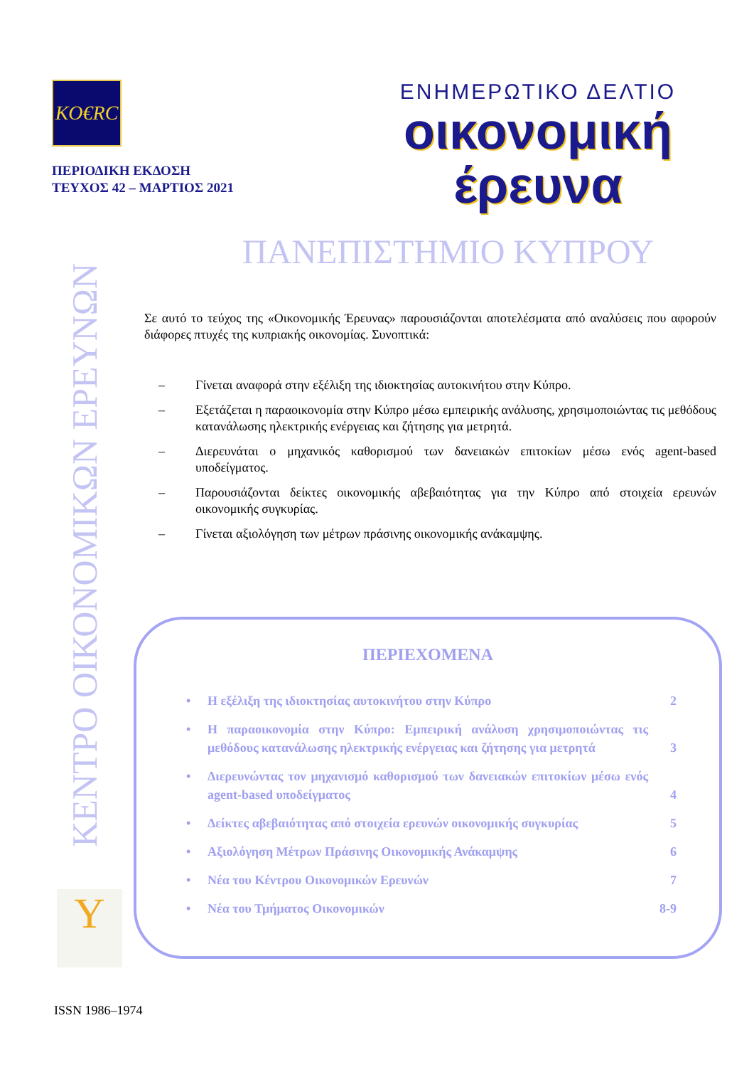KO€RC
ΠΕΡΙΟΔΙΚΗ ΕΚΔΟΣΗ
ΤΕΥΧΟΣ 42 – ΜΑΡΤΙΟΣ 2021
ΕΝΗΜΕΡΩΤΙΚΟ ΔΕΛΤΙΟ
οικονομική
έρευνα
ΠΑΝΕΠΙΣΤΗΜΙΟ ΚΥΠΡΟΥ
ΚΕΝΤΡΟ ΟΙΚΟΝΟΜΙΚΩΝ ΕΡΕΥΝΩΝ
Σε αυτό το τεύχος της «Οικονομικής Έρευνας» παρουσιάζονται αποτελέσματα από αναλύσεις που αφορούν διάφορες πτυχές της κυπριακής οικονομίας. Συνοπτικά:
– Γίνεται αναφορά στην εξέλιξη της ιδιοκτησίας αυτοκινήτου στην Κύπρο.
– Εξετάζεται η παραοικονομία στην Κύπρο μέσω εμπειρικής ανάλυσης, χρησιμοποιώντας τις μεθόδους κατανάλωσης ηλεκτρικής ενέργειας και ζήτησης για μετρητά.
– Διερευνάται ο μηχανικός καθορισμού των δανειακών επιτοκίων μέσω ενός agent-based υποδείγματος.
– Παρουσιάζονται δείκτες οικονομικής αβεβαιότητας για την Κύπρο από στοιχεία ερευνών οικονομικής συγκυρίας.
– Γίνεται αξιολόγηση των μέτρων πράσινης οικονομικής ανάκαμψης.
ΠΕΡΙΕΧΟΜΕΝΑ
• Η εξέλιξη της ιδιοκτησίας αυτοκινήτου στην Κύπρο 2
• Η παραοικονομία στην Κύπρο: Εμπειρική ανάλυση χρησιμοποιώντας τις μεθόδους κατανάλωσης ηλεκτρικής ενέργειας και ζήτησης για μετρητά 3
• Διερευνώντας τον μηχανισμό καθορισμού των δανειακών επιτοκίων μέσω ενός agent-based υποδείγματος 4
• Δείκτες αβεβαιότητας από στοιχεία ερευνών οικονομικής συγκυρίας 5
• Αξιολόγηση Μέτρων Πράσινης Οικονομικής Ανάκαμψης 6
• Νέα του Κέντρου Οικονομικών Ερευνών 7
• Νέα του Τμήματος Οικονομικών 8-9
Y
ISSN 1986–1974